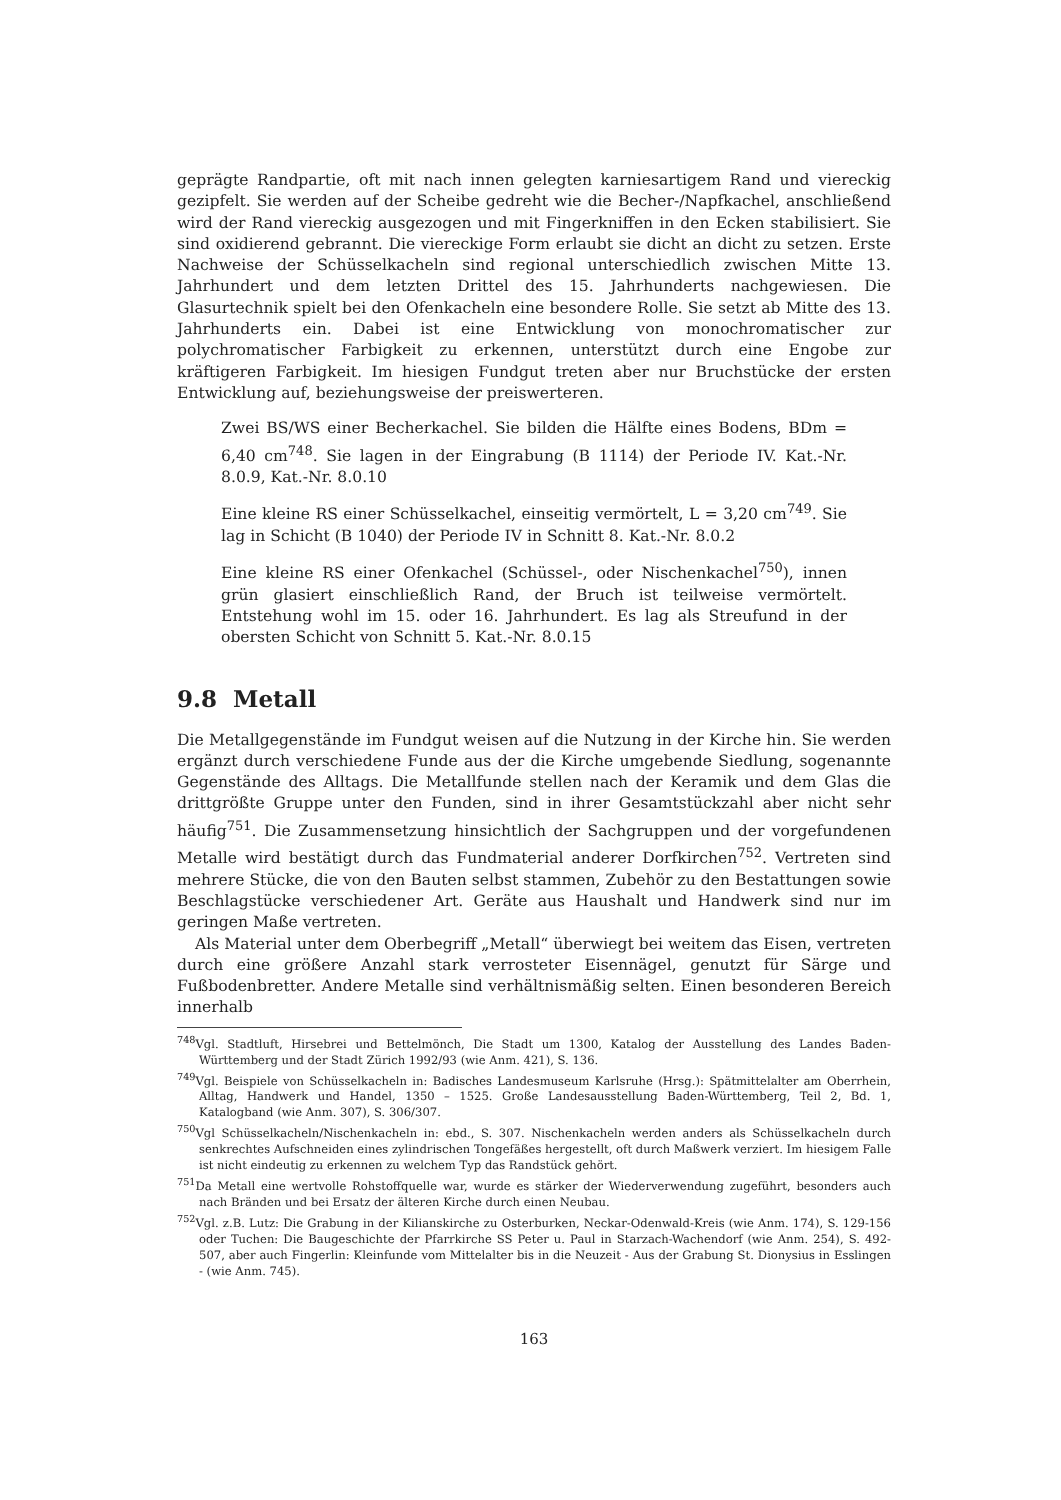geprägte Randpartie, oft mit nach innen gelegten karniesartigem Rand und viereckig gezipfelt. Sie werden auf der Scheibe gedreht wie die Becher-/Napfkachel, anschließend wird der Rand viereckig ausgezogen und mit Fingerkniffen in den Ecken stabilisiert. Sie sind oxidierend gebrannt. Die viereckige Form erlaubt sie dicht an dicht zu setzen. Erste Nachweise der Schüsselkacheln sind regional unterschiedlich zwischen Mitte 13. Jahrhundert und dem letzten Drittel des 15. Jahrhunderts nachgewiesen. Die Glasurtechnik spielt bei den Ofenkacheln eine besondere Rolle. Sie setzt ab Mitte des 13. Jahrhunderts ein. Dabei ist eine Entwicklung von monochromatischer zur polychromatischer Farbigkeit zu erkennen, unterstützt durch eine Engobe zur kräftigeren Farbigkeit. Im hiesigen Fundgut treten aber nur Bruchstücke der ersten Entwicklung auf, beziehungsweise der preiswerteren.
Zwei BS/WS einer Becherkachel. Sie bilden die Hälfte eines Bodens, BDm = 6,40 cm<sup>748</sup>. Sie lagen in der Eingrabung (B 1114) der Periode IV. Kat.-Nr. 8.0.9, Kat.-Nr. 8.0.10
Eine kleine RS einer Schüsselkachel, einseitig vermörtelt, L = 3,20 cm<sup>749</sup>. Sie lag in Schicht (B 1040) der Periode IV in Schnitt 8. Kat.-Nr. 8.0.2
Eine kleine RS einer Ofenkachel (Schüssel-, oder Nischenkachel<sup>750</sup>), innen grün glasiert einschließlich Rand, der Bruch ist teilweise vermörtelt. Entstehung wohl im 15. oder 16. Jahrhundert. Es lag als Streufund in der obersten Schicht von Schnitt 5. Kat.-Nr. 8.0.15
9.8 Metall
Die Metallgegenstände im Fundgut weisen auf die Nutzung in der Kirche hin. Sie werden ergänzt durch verschiedene Funde aus der die Kirche umgebende Siedlung, sogenannte Gegenstände des Alltags. Die Metallfunde stellen nach der Keramik und dem Glas die drittgrößte Gruppe unter den Funden, sind in ihrer Gesamtstückzahl aber nicht sehr häufig<sup>751</sup>. Die Zusammensetzung hinsichtlich der Sachgruppen und der vorgefundenen Metalle wird bestätigt durch das Fundmaterial anderer Dorfkirchen<sup>752</sup>. Vertreten sind mehrere Stücke, die von den Bauten selbst stammen, Zubehör zu den Bestattungen sowie Beschlagstücke verschiedener Art. Geräte aus Haushalt und Handwerk sind nur im geringen Maße vertreten.
Als Material unter dem Oberbegriff „Metall“ überwiegt bei weitem das Eisen, vertreten durch eine größere Anzahl stark verrosteter Eisennägel, genutzt für Särge und Fußbodenbretter. Andere Metalle sind verhältnismäßig selten. Einen besonderen Bereich innerhalb
<sup>748</sup> Vgl. Stadtluft, Hirsebrei und Bettelmönch, Die Stadt um 1300, Katalog der Ausstellung des Landes Baden-Württemberg und der Stadt Zürich 1992/93 (wie Anm. 421), S. 136.
<sup>749</sup> Vgl. Beispiele von Schüsselkacheln in: Badisches Landesmuseum Karlsruhe (Hrsg.): Spätmittelalter am Oberrhein, Alltag, Handwerk und Handel, 1350 – 1525. Große Landesausstellung Baden-Württemberg, Teil 2, Bd. 1, Katalogband (wie Anm. 307), S. 306/307.
<sup>750</sup> Vgl Schüsselkacheln/Nischenkacheln in: ebd., S. 307. Nischenkacheln werden anders als Schüsselkacheln durch senkrechtes Aufschneiden eines zylindrischen Tongefäßes hergestellt, oft durch Maßwerk verziert. Im hiesigem Falle ist nicht eindeutig zu erkennen zu welchem Typ das Randstück gehört.
<sup>751</sup> Da Metall eine wertvolle Rohstoffquelle war, wurde es stärker der Wiederverwendung zugeführt, besonders auch nach Bränden und bei Ersatz der älteren Kirche durch einen Neubau.
<sup>752</sup> Vgl. z.B. Lutz: Die Grabung in der Kilianskirche zu Osterburken, Neckar-Odenwald-Kreis (wie Anm. 174), S. 129-156 oder Tuchen: Die Baugeschichte der Pfarrkirche SS Peter u. Paul in Starzach-Wachendorf (wie Anm. 254), S. 492-507, aber auch Fingerlin: Kleinfunde vom Mittelalter bis in die Neuzeit - Aus der Grabung St. Dionysius in Esslingen - (wie Anm. 745).
163